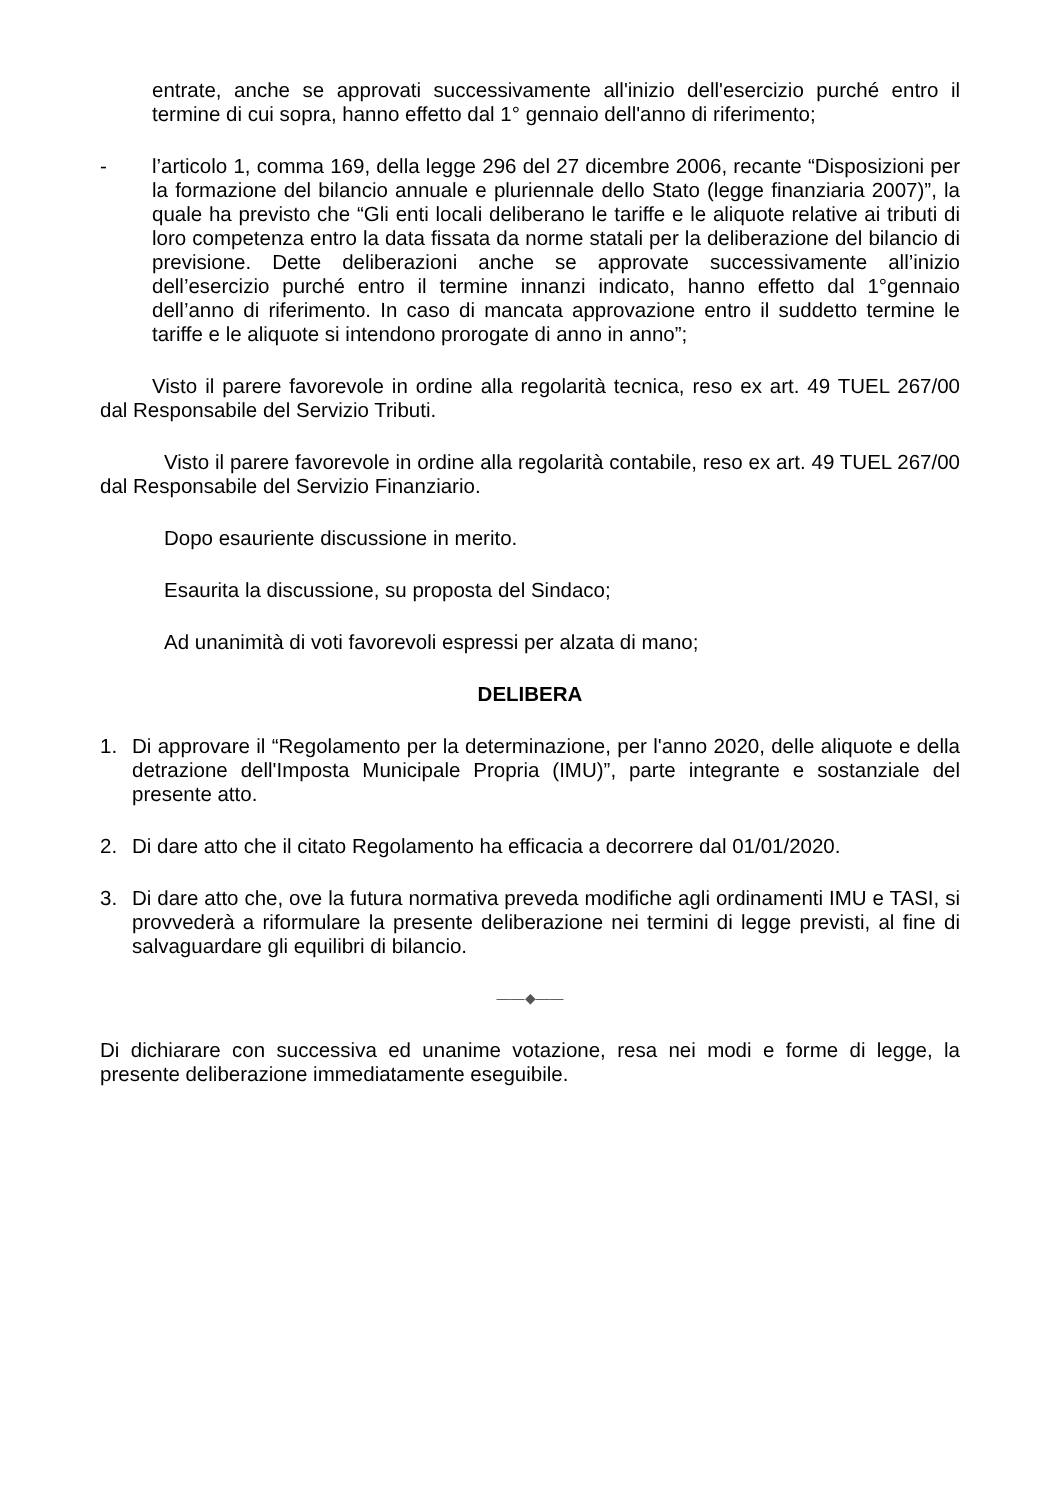entrate, anche se approvati successivamente all'inizio dell'esercizio purché entro il termine di cui sopra, hanno effetto dal 1° gennaio dell'anno di riferimento;
- l’articolo 1, comma 169, della legge 296 del 27 dicembre 2006, recante “Disposizioni per la formazione del bilancio annuale e pluriennale dello Stato (legge finanziaria 2007)”, la quale ha previsto che “Gli enti locali deliberano le tariffe e le aliquote relative ai tributi di loro competenza entro la data fissata da norme statali per la deliberazione del bilancio di previsione. Dette deliberazioni anche se approvate successivamente all’inizio dell’esercizio purché entro il termine innanzi indicato, hanno effetto dal 1°gennaio dell’anno di riferimento. In caso di mancata approvazione entro il suddetto termine le tariffe e le aliquote si intendono prorogate di anno in anno”;
Visto il parere favorevole in ordine alla regolarità tecnica, reso ex art. 49 TUEL 267/00 dal Responsabile del Servizio Tributi.
Visto il parere favorevole in ordine alla regolarità contabile, reso ex art. 49 TUEL 267/00 dal Responsabile del Servizio Finanziario.
Dopo esauriente discussione in merito.
Esaurita la discussione, su proposta del Sindaco;
Ad unanimità di voti favorevoli espressi per alzata di mano;
DELIBERA
1. Di approvare il “Regolamento per la determinazione, per l'anno 2020, delle aliquote e della detrazione dell'Imposta Municipale Propria (IMU)”, parte integrante e sostanziale del presente atto.
2. Di dare atto che il citato Regolamento ha efficacia a decorrere dal 01/01/2020.
3. Di dare atto che, ove la futura normativa preveda modifiche agli ordinamenti IMU e TASI, si provvederà a riformulare la presente deliberazione nei termini di legge previsti, al fine di salvaguardare gli equilibri di bilancio.
——◆——
Di dichiarare con successiva ed unanime votazione, resa nei modi e forme di legge, la presente deliberazione immediatamente eseguibile.